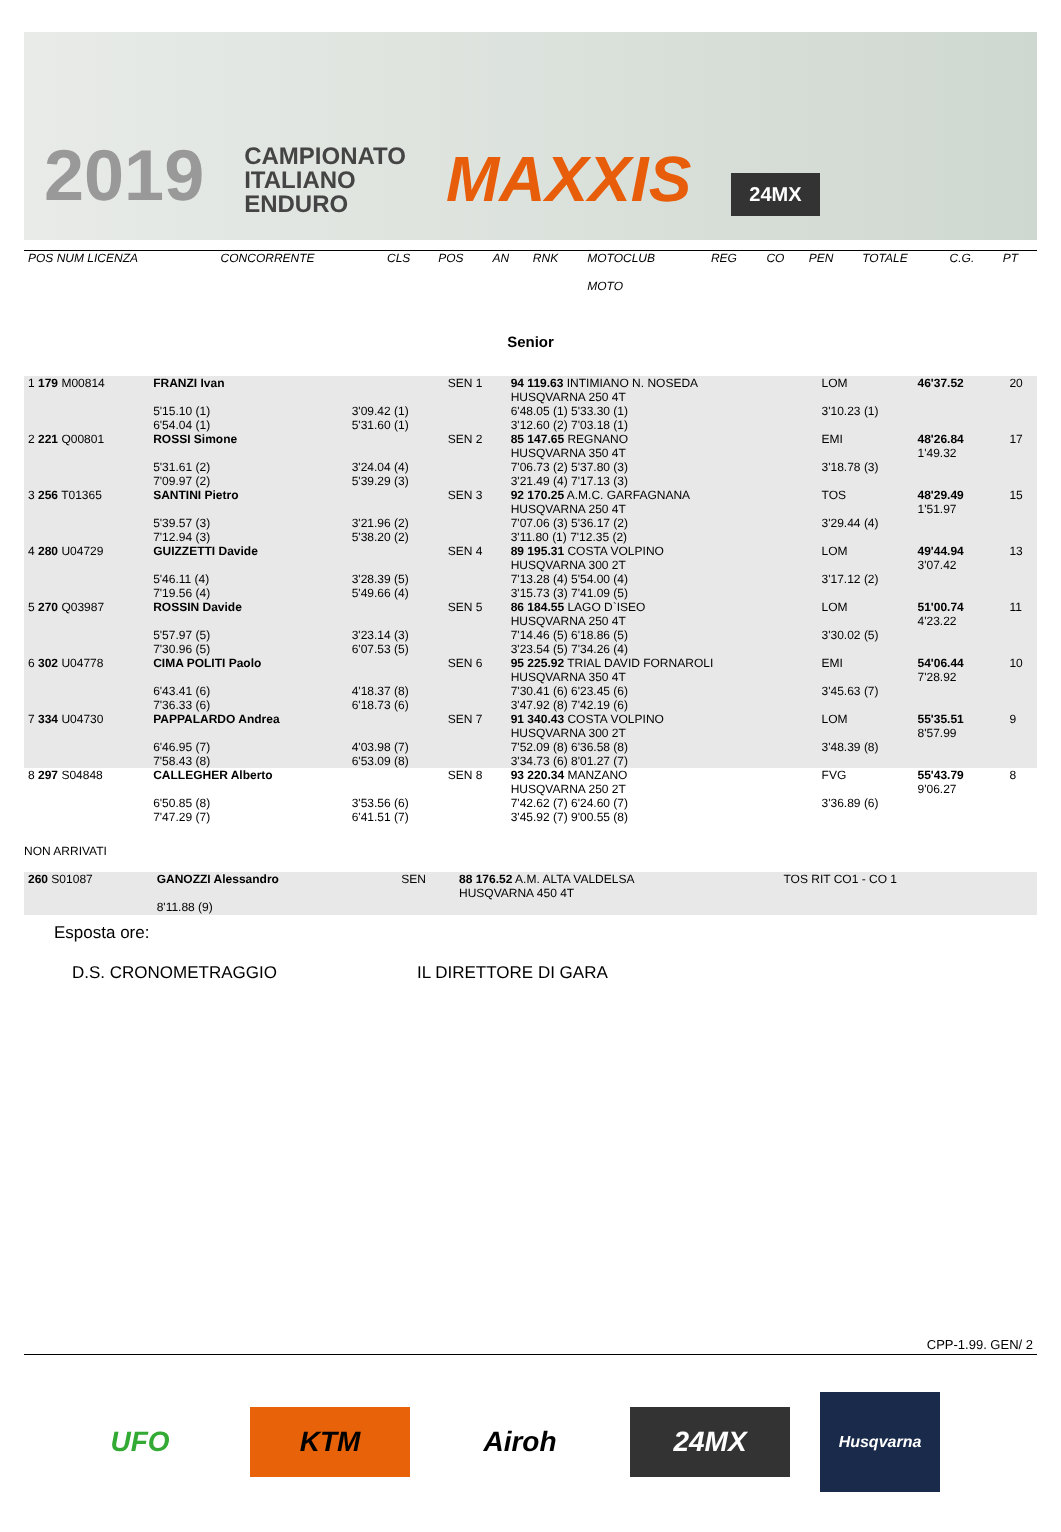2019
CAMPIONATO
ITALIANO
ENDURO
MAXXIS
24MX
| POS NUM LICENZA | CONCORRENTE | CLS | POS | AN | RNK | MOTOCLUB MOTO | REG | CO | PEN | TOTALE | C.G. | PT |
Senior
| 1 179 M00814 | FRANZI Ivan | | SEN 1 | 94 119.63 INTIMIANO N. NOSEDA HUSQVARNA 250 4T | LOM | 46'37.52 | | 20 |
| | 5'15.10 (1) 6'54.04 (1) | 3'09.42 (1) 5'31.60 (1) | | 6'48.05 (1) 5'33.30 (1) 3'12.60 (2) 7'03.18 (1) | 3'10.23 (1) | | | |
| 2 221 Q00801 | ROSSI Simone | | SEN 2 | 85 147.65 REGNANO HUSQVARNA 350 4T | EMI | 48'26.84 1'49.32 | | 17 |
| | 5'31.61 (2) 7'09.97 (2) | 3'24.04 (4) 5'39.29 (3) | | 7'06.73 (2) 5'37.80 (3) 3'21.49 (4) 7'17.13 (3) | 3'18.78 (3) | | | |
| 3 256 T01365 | SANTINI Pietro | | SEN 3 | 92 170.25 A.M.C. GARFAGNANA HUSQVARNA 250 4T | TOS | 48'29.49 1'51.97 | | 15 |
| | 5'39.57 (3) 7'12.94 (3) | 3'21.96 (2) 5'38.20 (2) | | 7'07.06 (3) 5'36.17 (2) 3'11.80 (1) 7'12.35 (2) | 3'29.44 (4) | | | |
| 4 280 U04729 | GUIZZETTI Davide | | SEN 4 | 89 195.31 COSTA VOLPINO HUSQVARNA 300 2T | LOM | 49'44.94 3'07.42 | | 13 |
| | 5'46.11 (4) 7'19.56 (4) | 3'28.39 (5) 5'49.66 (4) | | 7'13.28 (4) 5'54.00 (4) 3'15.73 (3) 7'41.09 (5) | 3'17.12 (2) | | | |
| 5 270 Q03987 | ROSSIN Davide | | SEN 5 | 86 184.55 LAGO D`ISEO HUSQVARNA 250 4T | LOM | 51'00.74 4'23.22 | | 11 |
| | 5'57.97 (5) 7'30.96 (5) | 3'23.14 (3) 6'07.53 (5) | | 7'14.46 (5) 6'18.86 (5) 3'23.54 (5) 7'34.26 (4) | 3'30.02 (5) | | | |
| 6 302 U04778 | CIMA POLITI Paolo | | SEN 6 | 95 225.92 TRIAL DAVID FORNAROLI HUSQVARNA 350 4T | EMI | 54'06.44 7'28.92 | | 10 |
| | 6'43.41 (6) 7'36.33 (6) | 4'18.37 (8) 6'18.73 (6) | | 7'30.41 (6) 6'23.45 (6) 3'47.92 (8) 7'42.19 (6) | 3'45.63 (7) | | | |
| 7 334 U04730 | PAPPALARDO Andrea | | SEN 7 | 91 340.43 COSTA VOLPINO HUSQVARNA 300 2T | LOM | 55'35.51 8'57.99 | | 9 |
| | 6'46.95 (7) 7'58.43 (8) | 4'03.98 (7) 6'53.09 (8) | | 7'52.09 (8) 6'36.58 (8) 3'34.73 (6) 8'01.27 (7) | 3'48.39 (8) | | | |
| 8 297 S04848 | CALLEGHER Alberto | | SEN 8 | 93 220.34 MANZANO HUSQVARNA 250 2T | FVG | 55'43.79 9'06.27 | | 8 |
| | 6'50.85 (8) 7'47.29 (7) | 3'53.56 (6) 6'41.51 (7) | | 7'42.62 (7) 6'24.60 (7) 3'45.92 (7) 9'00.55 (8) | 3'36.89 (6) | | | |
NON ARRIVATI
| 260 S01087 | GANOZZI Alessandro | | SEN | 88 176.52 A.M. ALTA VALDELSA HUSQVARNA 450 4T | TOS RIT CO1 - CO 1 | | | |
| | 8'11.88 (9) | | | | | | | |
Esposta ore:
D.S. CRONOMETRAGGIO IL DIRETTORE DI GARA
CPP-1.99. GEN/ 2
UFO KTM Airoh 24MX
Husqvarna